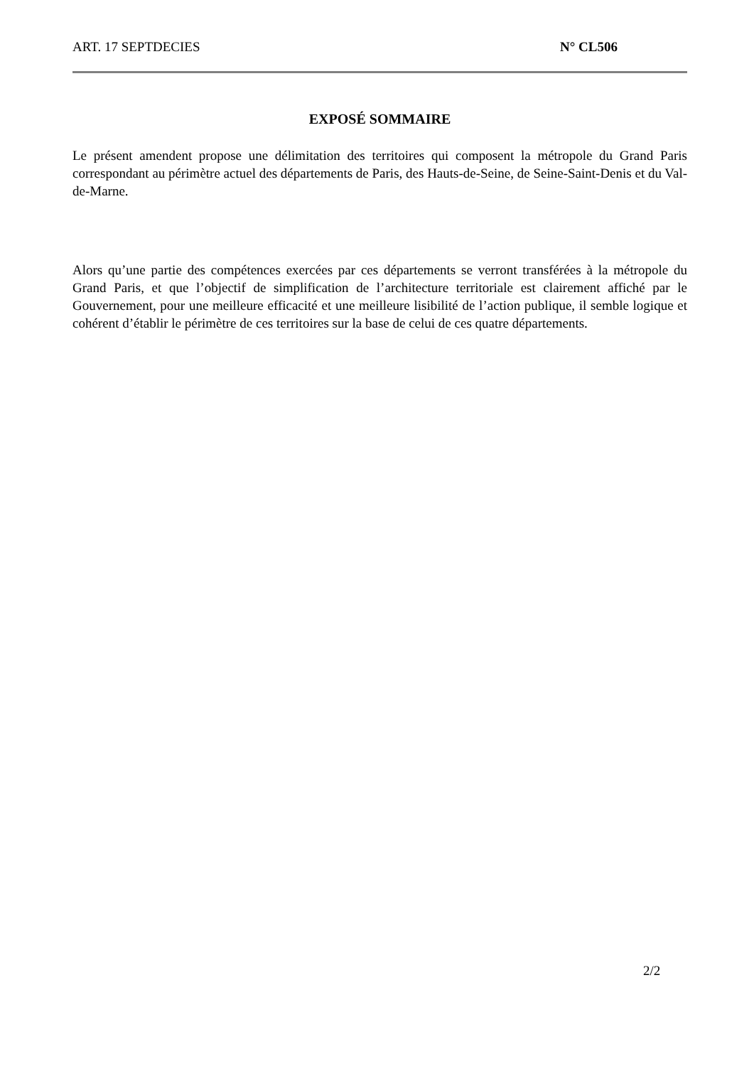ART. 17 SEPTDECIES N° CL506
EXPOSÉ SOMMAIRE
Le présent amendent propose une délimitation des territoires qui composent la métropole du Grand Paris correspondant au périmètre actuel des départements de Paris, des Hauts-de-Seine, de Seine-Saint-Denis et du Val-de-Marne.
Alors qu’une partie des compétences exercées par ces départements se verront transférées à la métropole du Grand Paris, et que l’objectif de simplification de l’architecture territoriale est clairement affiché par le Gouvernement, pour une meilleure efficacité et une meilleure lisibilité de l’action publique, il semble logique et cohérent d’établir le périmètre de ces territoires sur la base de celui de ces quatre départements.
2/2